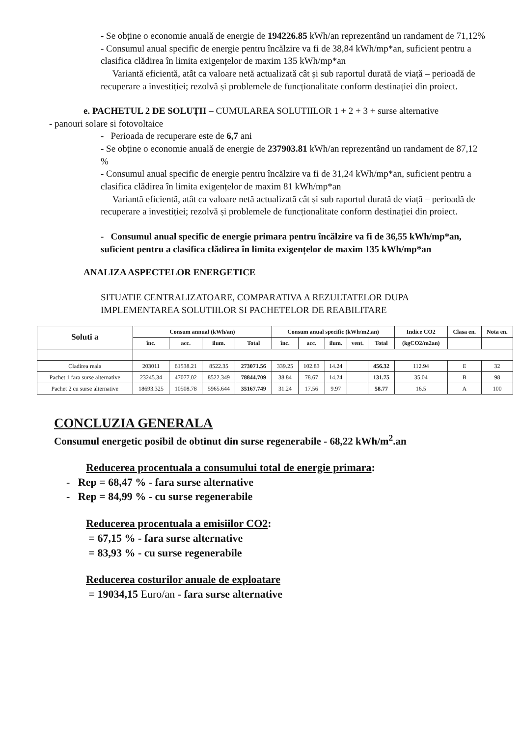- Se obține o economie anuală de energie de 194226.85 kWh/an reprezentând un randament de 71,12%
- Consumul anual specific de energie pentru încălzire va fi de 38,84 kWh/mp*an, suficient pentru a clasifica clădirea în limita exigențelor de maxim 135 kWh/mp*an
Variantă eficientă, atât ca valoare netă actualizată cât și sub raportul durată de viață – perioadă de recuperare a investiției; rezolvă și problemele de funcționalitate conform destinației din proiect.
e. PACHETUL 2 DE SOLUȚII – CUMULAREA SOLUTIILOR 1 + 2 + 3 + surse alternative
- panouri solare si fotovoltaice
- Perioada de recuperare este de 6,7 ani
- Se obține o economie anuală de energie de 237903.81 kWh/an reprezentând un randament de 87,12 %
- Consumul anual specific de energie pentru încălzire va fi de 31,24 kWh/mp*an, suficient pentru a clasifica clădirea în limita exigențelor de maxim 81 kWh/mp*an
Variantă eficientă, atât ca valoare netă actualizată cât și sub raportul durată de viață – perioadă de recuperare a investiției; rezolvă și problemele de funcționalitate conform destinației din proiect.
- Consumul anual specific de energie primara pentru încălzire va fi de 36,55 kWh/mp*an, suficient pentru a clasifica clădirea în limita exigențelor de maxim 135 kWh/mp*an
ANALIZA ASPECTELOR ENERGETICE
SITUATIE CENTRALIZATOARE, COMPARATIVA A REZULTATELOR DUPA IMPLEMENTAREA SOLUTIILOR SI PACHETELOR DE REABILITARE
| Soluti a | Consum annual (kWh/an) | | | | Consum anual specific (kWh/m2.an) | | | | | Indice CO2 | Clasa en. | Nota en. |
| --- | --- | --- | --- | --- | --- | --- | --- | --- | --- | --- | --- | --- |
| | înc. | acc. | ilum. | Total | înc. | acc. | ilum. | vent. | Total | (kgCO2/m2an) | | |
| Cladirea reala | 203011 | 61538.21 | 8522.35 | 273071.56 | 339.25 | 102.83 | 14.24 | | 456.32 | 112.94 | E | 32 |
| Pachet 1 fara surse alternative | 23245.34 | 47077.02 | 8522.349 | 78844.709 | 38.84 | 78.67 | 14.24 | | 131.75 | 35.04 | B | 98 |
| Pachet 2 cu surse alternative | 18693.325 | 10508.78 | 5965.644 | 35167.749 | 31.24 | 17.56 | 9.97 | | 58.77 | 16.5 | A | 100 |
CONCLUZIA GENERALA
Consumul energetic posibil de obtinut din surse regenerabile - 68,22 kWh/m<sup>2</sup>.an
Reducerea procentuala a consumului total de energie primara:
- Rep = 68,47 % - fara surse alternative
- Rep = 84,99 % - cu surse regenerabile
Reducerea procentuala a emisiilor CO2:
= 67,15 % - fara surse alternative
= 83,93 % - cu surse regenerabile
Reducerea costurilor anuale de exploatare
= 19034,15 Euro/an - fara surse alternative